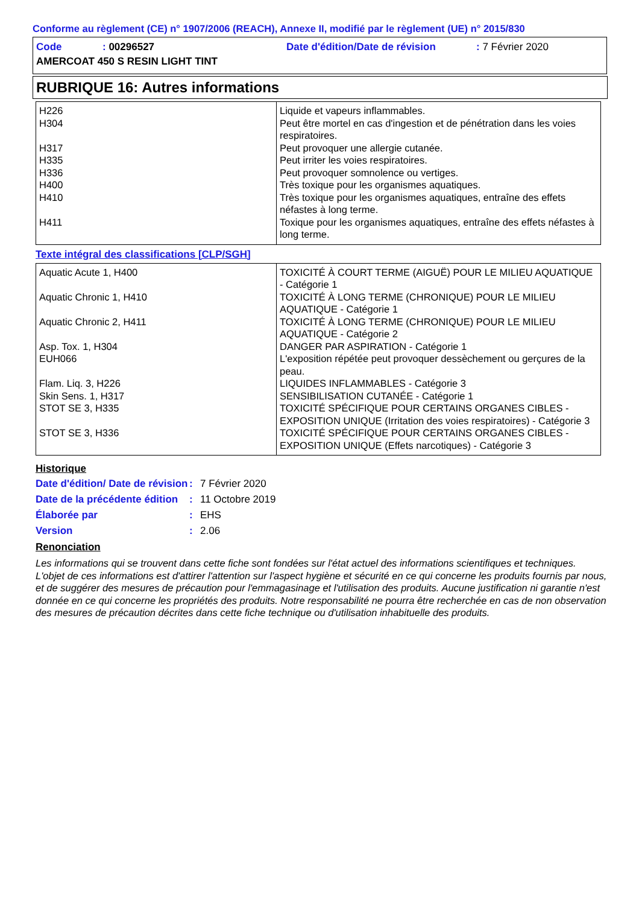Conforme au règlement (CE) n° 1907/2006 (REACH), Annexe II, modifié par le règlement (UE) n° 2015/830
| Code | : 00296527 | Date d'édition/Date de révision | : 7 Février 2020 |
| AMERCOAT 450 S RESIN LIGHT TINT | | | |
RUBRIQUE 16: Autres informations
| H226 | Liquide et vapeurs inflammables. |
| H304 | Peut être mortel en cas d'ingestion et de pénétration dans les voies respiratoires. |
| H317 | Peut provoquer une allergie cutanée. |
| H335 | Peut irriter les voies respiratoires. |
| H336 | Peut provoquer somnolence ou vertiges. |
| H400 | Très toxique pour les organismes aquatiques. |
| H410 | Très toxique pour les organismes aquatiques, entraîne des effets néfastes à long terme. |
| H411 | Toxique pour les organismes aquatiques, entraîne des effets néfastes à long terme. |
Texte intégral des classifications [CLP/SGH]
| Aquatic Acute 1, H400 | TOXICITÉ À COURT TERME (AIGUË) POUR LE MILIEU AQUATIQUE - Catégorie 1 |
| Aquatic Chronic 1, H410 | TOXICITÉ À LONG TERME (CHRONIQUE) POUR LE MILIEU AQUATIQUE - Catégorie 1 |
| Aquatic Chronic 2, H411 | TOXICITÉ À LONG TERME (CHRONIQUE) POUR LE MILIEU AQUATIQUE - Catégorie 2 |
| Asp. Tox. 1, H304 | DANGER PAR ASPIRATION - Catégorie 1 |
| EUH066 | L'exposition répétée peut provoquer dessèchement ou gerçures de la peau. |
| Flam. Liq. 3, H226 | LIQUIDES INFLAMMABLES - Catégorie 3 |
| Skin Sens. 1, H317 | SENSIBILISATION CUTANÉE - Catégorie 1 |
| STOT SE 3, H335 | TOXICITÉ SPÉCIFIQUE POUR CERTAINS ORGANES CIBLES - EXPOSITION UNIQUE (Irritation des voies respiratoires) - Catégorie 3 |
| STOT SE 3, H336 | TOXICITÉ SPÉCIFIQUE POUR CERTAINS ORGANES CIBLES - EXPOSITION UNIQUE (Effets narcotiques) - Catégorie 3 |
Historique
| Date d'édition/ Date de révision | : | 7 Février 2020 |
| Date de la précédente édition | : | 11 Octobre 2019 |
| Élaborée par | : | EHS |
| Version | : | 2.06 |
Renonciation
Les informations qui se trouvent dans cette fiche sont fondées sur l'état actuel des informations scientifiques et techniques. L'objet de ces informations est d'attirer l'attention sur l'aspect hygiène et sécurité en ce qui concerne les produits fournis par nous, et de suggérer des mesures de précaution pour l'emmagasinage et l'utilisation des produits. Aucune justification ni garantie n'est donnée en ce qui concerne les propriétés des produits. Notre responsabilité ne pourra être recherchée en cas de non observation des mesures de précaution décrites dans cette fiche technique ou d'utilisation inhabituelle des produits.